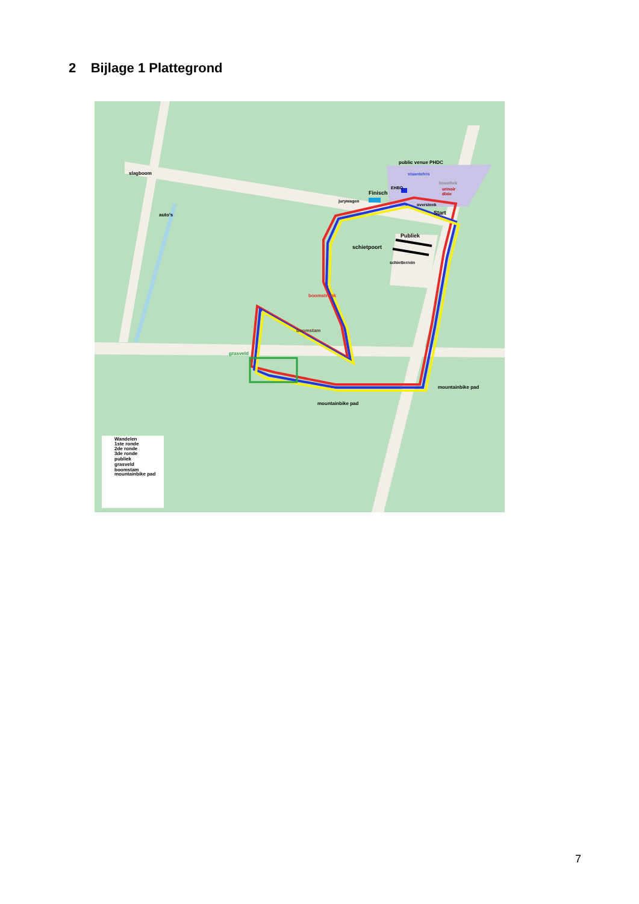2 Bijlage 1 Plattegrond
slagboom
auto's
public venue PHDC
staantafels
bouwhek
urinoir
dixie
EHBO
Finisch
jurywagen
oversteek
Start
Publiek
schietpoort
schietterrein
boomstronk
boomstam
grasveld
mountainbike pad
mountainbike pad
Wandelen
1ste ronde
2de ronde
3de ronde
publiek
grasveld
boomstam
mountainbike pad
7